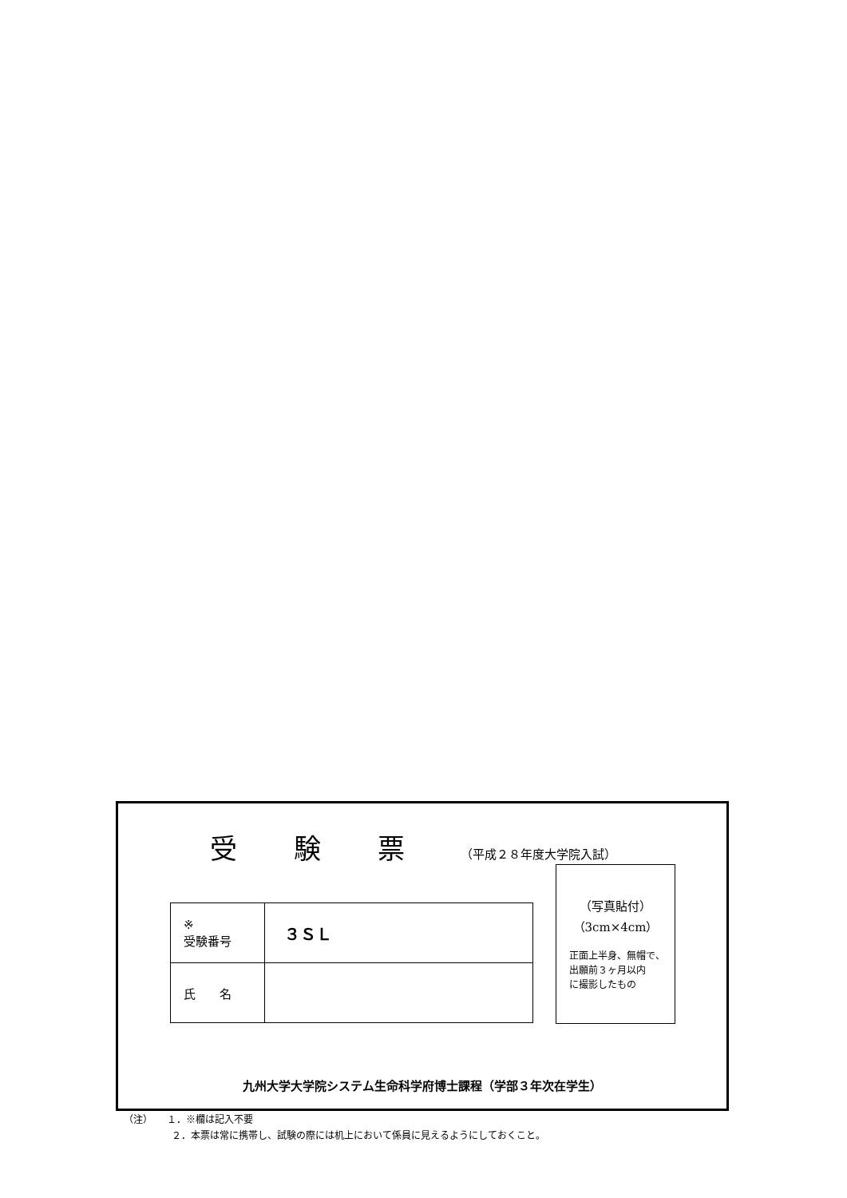受 験 票 （平成２８年度大学院入試）
| ※ 受験番号 | ３ＳＬ |
| 氏 名 | |
（写真貼付）
（3cm×4cm）
正面上半身、無帽で、
出願前３ヶ月以内
に撮影したもの
九州大学大学院システム生命科学府博士課程（学部３年次在学生）
（注）　　１．※欄は記入不要
　　　　　２．本票は常に携帯し、試験の際には机上において係員に見えるようにしておくこと。